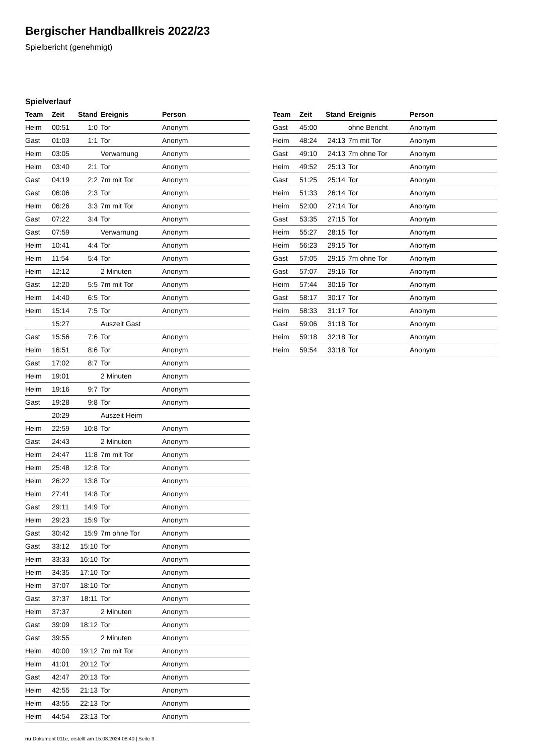Bergischer Handballkreis 2022/23
Spielbericht (genehmigt)
Spielverlauf
| Team | Zeit | Stand | Ereignis | Person |
| --- | --- | --- | --- | --- |
| Heim | 00:51 | 1:0 | Tor | Anonym |
| Gast | 01:03 | 1:1 | Tor | Anonym |
| Heim | 03:05 | | Verwarnung | Anonym |
| Heim | 03:40 | 2:1 | Tor | Anonym |
| Gast | 04:19 | 2:2 | 7m mit Tor | Anonym |
| Gast | 06:06 | 2:3 | Tor | Anonym |
| Heim | 06:26 | 3:3 | 7m mit Tor | Anonym |
| Gast | 07:22 | 3:4 | Tor | Anonym |
| Gast | 07:59 | | Verwarnung | Anonym |
| Heim | 10:41 | 4:4 | Tor | Anonym |
| Heim | 11:54 | 5:4 | Tor | Anonym |
| Heim | 12:12 | | 2 Minuten | Anonym |
| Gast | 12:20 | 5:5 | 7m mit Tor | Anonym |
| Heim | 14:40 | 6:5 | Tor | Anonym |
| Heim | 15:14 | 7:5 | Tor | Anonym |
| | 15:27 | | Auszeit Gast | |
| Gast | 15:56 | 7:6 | Tor | Anonym |
| Heim | 16:51 | 8:6 | Tor | Anonym |
| Gast | 17:02 | 8:7 | Tor | Anonym |
| Heim | 19:01 | | 2 Minuten | Anonym |
| Heim | 19:16 | 9:7 | Tor | Anonym |
| Gast | 19:28 | 9:8 | Tor | Anonym |
| | 20:29 | | Auszeit Heim | |
| Heim | 22:59 | 10:8 | Tor | Anonym |
| Gast | 24:43 | | 2 Minuten | Anonym |
| Heim | 24:47 | 11:8 | 7m mit Tor | Anonym |
| Heim | 25:48 | 12:8 | Tor | Anonym |
| Heim | 26:22 | 13:8 | Tor | Anonym |
| Heim | 27:41 | 14:8 | Tor | Anonym |
| Gast | 29:11 | 14:9 | Tor | Anonym |
| Heim | 29:23 | 15:9 | Tor | Anonym |
| Gast | 30:42 | 15:9 | 7m ohne Tor | Anonym |
| Gast | 33:12 | 15:10 | Tor | Anonym |
| Heim | 33:33 | 16:10 | Tor | Anonym |
| Heim | 34:35 | 17:10 | Tor | Anonym |
| Heim | 37:07 | 18:10 | Tor | Anonym |
| Gast | 37:37 | 18:11 | Tor | Anonym |
| Heim | 37:37 | | 2 Minuten | Anonym |
| Gast | 39:09 | 18:12 | Tor | Anonym |
| Gast | 39:55 | | 2 Minuten | Anonym |
| Heim | 40:00 | 19:12 | 7m mit Tor | Anonym |
| Heim | 41:01 | 20:12 | Tor | Anonym |
| Gast | 42:47 | 20:13 | Tor | Anonym |
| Heim | 42:55 | 21:13 | Tor | Anonym |
| Heim | 43:55 | 22:13 | Tor | Anonym |
| Heim | 44:54 | 23:13 | Tor | Anonym |
| Team | Zeit | Stand | Ereignis | Person |
| --- | --- | --- | --- | --- |
| Gast | 45:00 | | ohne Bericht | Anonym |
| Heim | 48:24 | 24:13 | 7m mit Tor | Anonym |
| Gast | 49:10 | 24:13 | 7m ohne Tor | Anonym |
| Heim | 49:52 | 25:13 | Tor | Anonym |
| Gast | 51:25 | 25:14 | Tor | Anonym |
| Heim | 51:33 | 26:14 | Tor | Anonym |
| Heim | 52:00 | 27:14 | Tor | Anonym |
| Gast | 53:35 | 27:15 | Tor | Anonym |
| Heim | 55:27 | 28:15 | Tor | Anonym |
| Heim | 56:23 | 29:15 | Tor | Anonym |
| Gast | 57:05 | 29:15 | 7m ohne Tor | Anonym |
| Gast | 57:07 | 29:16 | Tor | Anonym |
| Heim | 57:44 | 30:16 | Tor | Anonym |
| Gast | 58:17 | 30:17 | Tor | Anonym |
| Heim | 58:33 | 31:17 | Tor | Anonym |
| Gast | 59:06 | 31:18 | Tor | Anonym |
| Heim | 59:18 | 32:18 | Tor | Anonym |
| Heim | 59:54 | 33:18 | Tor | Anonym |
nu.Dokument 011e, erstellt am 15.08.2024 08:40 | Seite 3